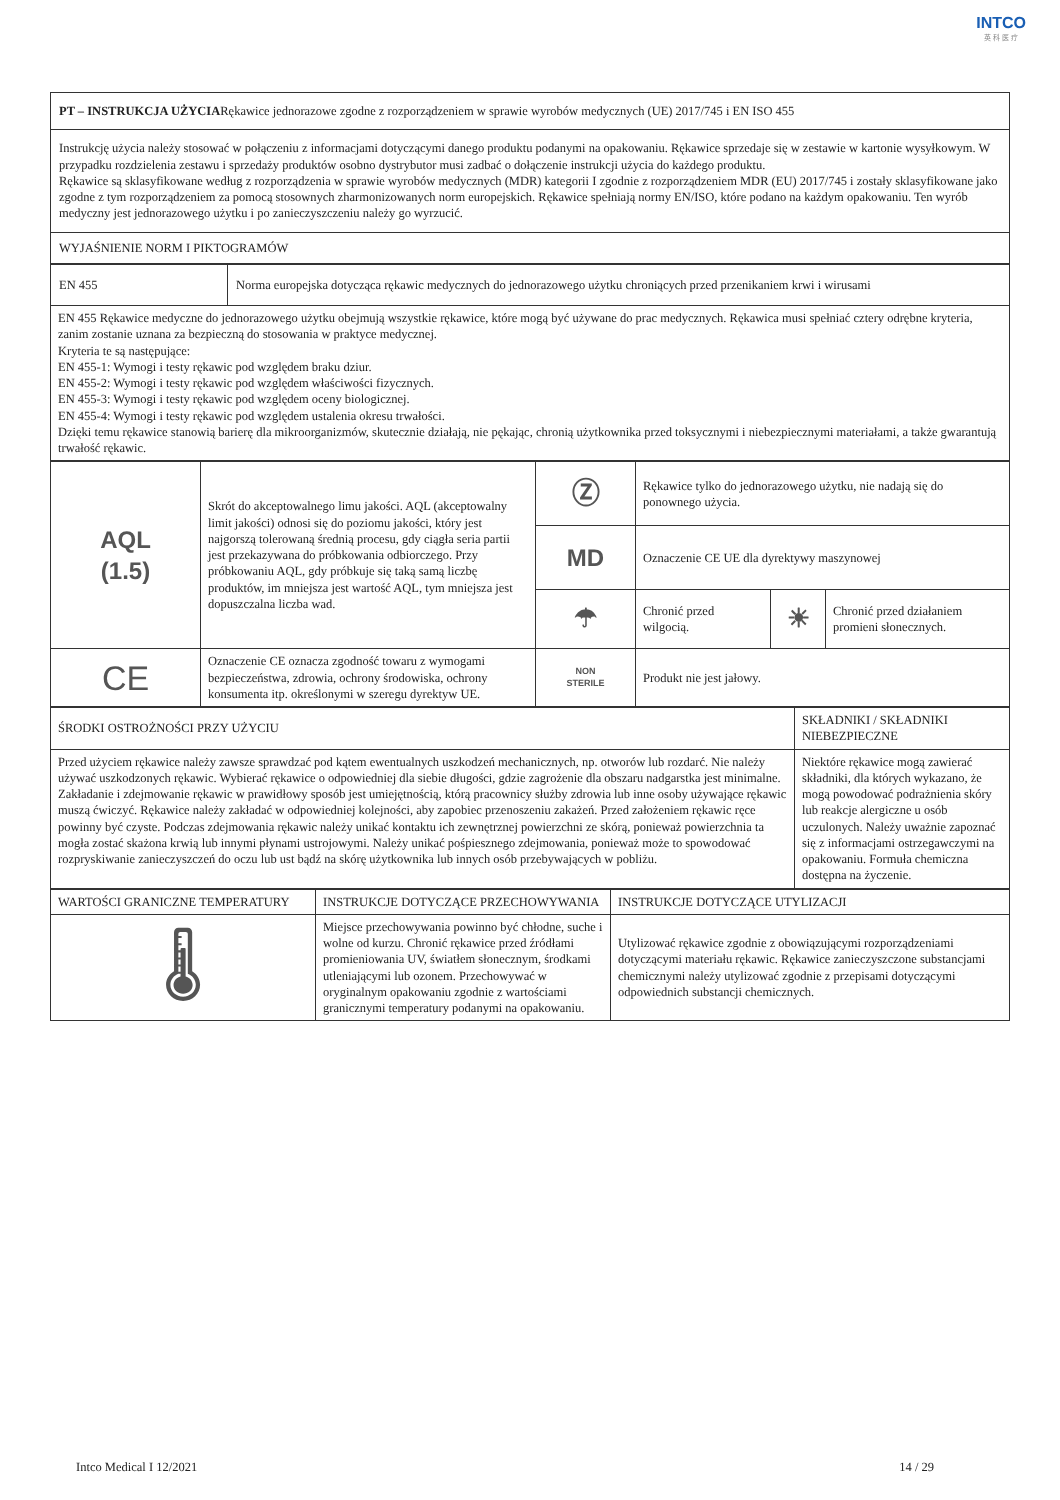INTCO
英 科 医 疗
| PT – INSTRUKCJA UŻYCIA Rękawice jednorazowe zgodne z rozporządzeniem w sprawie wyrobów medycznych (UE) 2017/745 i EN ISO 455 |
| Instrukcję użycia należy stosować w połączeniu z informacjami dotyczącymi danego produktu podanymi na opakowaniu. Rękawice sprzedaje się w zestawie w kartonie wysyłkowym. W przypadku rozdzielenia zestawu i sprzedaży produktów osobno dystrybutor musi zadbać o dołączenie instrukcji użycia do każdego produktu. Rękawice są sklasyfikowane według z rozporządzenia w sprawie wyrobów medycznych (MDR) kategorii I zgodnie z rozporządzeniem MDR (EU) 2017/745 i zostały sklasyfikowane jako zgodne z tym rozporządzeniem za pomocą stosownych zharmonizowanych norm europejskich. Rękawice spełniają normy EN/ISO, które podano na każdym opakowaniu. Ten wyrób medyczny jest jednorazowego użytku i po zanieczyszczeniu należy go wyrzucić. |
| WYJAŚNIENIE NORM I PIKTOGRAMÓW |
| EN 455 | Norma europejska dotycząca rękawic medycznych do jednorazowego użytku chroniących przed przenikaniem krwi i wirusami |
| EN 455 Rękawice medyczne do jednorazowego użytku obejmują wszystkie rękawice, które mogą być używane do prac medycznych. Rękawica musi spełniać cztery odrębne kryteria, zanim zostanie uznana za bezpieczną do stosowania w praktyce medycznej. Kryteria te są następujące: EN 455-1: Wymogi i testy rękawic pod względem braku dziur. EN 455-2: Wymogi i testy rękawic pod względem właściwości fizycznych. EN 455-3: Wymogi i testy rękawic pod względem oceny biologicznej. EN 455-4: Wymogi i testy rękawic pod względem ustalenia okresu trwałości. Dzięki temu rękawice stanowią barierę dla mikroorganizmów, skutecznie działają, nie pękając, chronią użytkownika przed toksycznymi i niebezpiecznymi materiałami, a także gwarantują trwałość rękawic. | |
| AQL (1.5) | Skrót do akceptowalnego limu jakości. AQL (akceptowalny limit jakości) odnosi się do poziomu jakości, który jest najgorszą tolerowaną średnią procesu, gdy ciągła seria partii jest przekazywana do próbkowania odbiorczego. Przy próbkowaniu AQL, gdy próbkuje się taką samą liczbę produktów, im mniejsza jest wartość AQL, tym mniejsza jest dopuszczalna liczba wad. | Ⓩ | Rękawice tylko do jednorazowego użytku, nie nadają się do ponownego użycia. | | |
| | | MD | Oznaczenie CE UE dla dyrektywy maszynowej | | |
| | | ☂ | Chronić przed wilgocią. | ☀ | Chronić przed działaniem promieni słonecznych. |
| CE | Oznaczenie CE oznacza zgodność towaru z wymogami bezpieczeństwa, zdrowia, ochrony środowiska, ochrony konsumenta itp. określonymi w szeregu dyrektyw UE. | NON STERILE | Produkt nie jest jałowy. | | |
| ŚRODKI OSTROŻNOŚCI PRZY UŻYCIU | SKŁADNIKI / SKŁADNIKI NIEBEZPIECZNE |
| Przed użyciem rękawice należy zawsze sprawdzać pod kątem ewentualnych uszkodzeń mechanicznych, np. otworów lub rozdarć. Nie należy używać uszkodzonych rękawic. Wybierać rękawice o odpowiedniej dla siebie długości, gdzie zagrożenie dla obszaru nadgarstka jest minimalne. Zakładanie i zdejmowanie rękawic w prawidłowy sposób jest umiejętnością, którą pracownicy służby zdrowia lub inne osoby używające rękawic muszą ćwiczyć. Rękawice należy zakładać w odpowiedniej kolejności, aby zapobiec przenoszeniu zakażeń. Przed założeniem rękawic ręce powinny być czyste. Podczas zdejmowania rękawic należy unikać kontaktu ich zewnętrznej powierzchni ze skórą, ponieważ powierzchnia ta mogła zostać skażona krwią lub innymi płynami ustrojowymi. Należy unikać pośpiesznego zdejmowania, ponieważ może to spowodować rozpryskiwanie zanieczyszczeń do oczu lub ust bądź na skórę użytkownika lub innych osób przebywających w pobliżu. | Niektóre rękawice mogą zawierać składniki, dla których wykazano, że mogą powodować podrażnienia skóry lub reakcje alergiczne u osób uczulonych. Należy uważnie zapoznać się z informacjami ostrzegawczymi na opakowaniu. Formuła chemiczna dostępna na życzenie. |
| WARTOŚCI GRANICZNE TEMPERATURY | INSTRUKCJE DOTYCZĄCE PRZECHOWYWANIA | INSTRUKCJE DOTYCZĄCE UTYLIZACJI |
| 🌡 | Miejsce przechowywania powinno być chłodne, suche i wolne od kurzu. Chronić rękawice przed źródłami promieniowania UV, światłem słonecznym, środkami utleniającymi lub ozonem. Przechowywać w oryginalnym opakowaniu zgodnie z wartościami granicznymi temperatury podanymi na opakowaniu. | Utylizować rękawice zgodnie z obowiązującymi rozporządzeniami dotyczącymi materiału rękawic. Rękawice zanieczyszczone substancjami chemicznymi należy utylizować zgodnie z przepisami dotyczącymi odpowiednich substancji chemicznych. |
Intco Medical I 12/2021 14 / 29